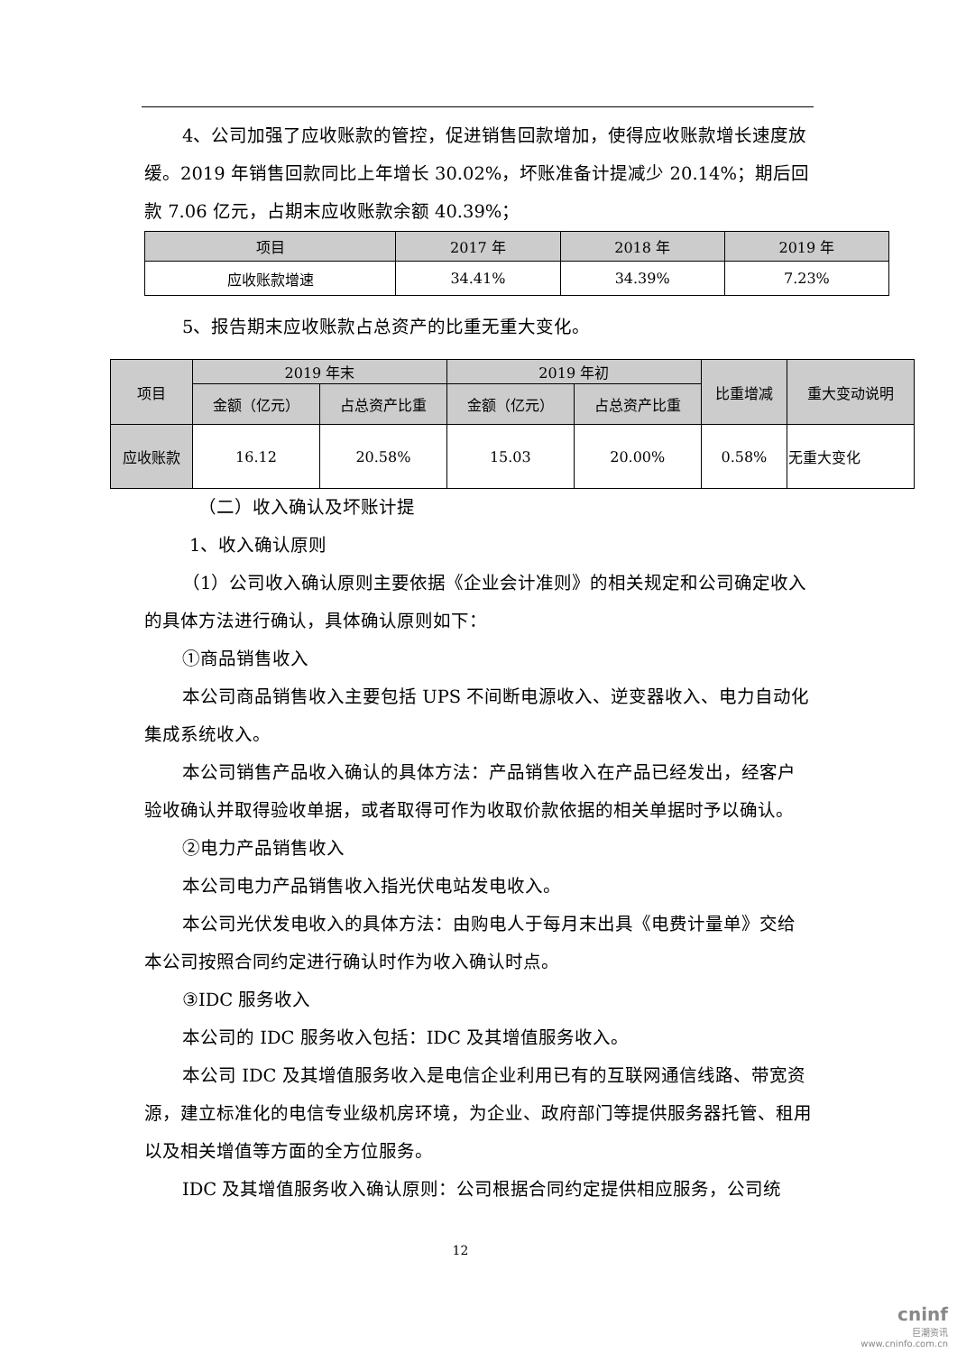4、公司加强了应收账款的管控，促进销售回款增加，使得应收账款增长速度放缓。2019 年销售回款同比上年增长 30.02%，坏账准备计提减少 20.14%；期后回款 7.06 亿元，占期末应收账款余额 40.39%；
| 项目 | 2017 年 | 2018 年 | 2019 年 |
| 应收账款增速 | 34.41% | 34.39% | 7.23% |
5、报告期末应收账款占总资产的比重无重大变化。
| 项目 | 2019 年末 | | 2019 年初 | | 比重增减 | 重大变动说明 |
| | 金额（亿元） | 占总资产比重 | 金额（亿元） | 占总资产比重 | | |
| 应收账款 | 16.12 | 20.58% | 15.03 | 20.00% | 0.58% | 无重大变化 |
（二）收入确认及坏账计提
1、收入确认原则
（1）公司收入确认原则主要依据《企业会计准则》的相关规定和公司确定收入的具体方法进行确认，具体确认原则如下：
①商品销售收入
本公司商品销售收入主要包括 UPS 不间断电源收入、逆变器收入、电力自动化集成系统收入。
本公司销售产品收入确认的具体方法：产品销售收入在产品已经发出，经客户验收确认并取得验收单据，或者取得可作为收取价款依据的相关单据时予以确认。
②电力产品销售收入
本公司电力产品销售收入指光伏电站发电收入。
本公司光伏发电收入的具体方法：由购电人于每月末出具《电费计量单》交给本公司按照合同约定进行确认时作为收入确认时点。
③IDC 服务收入
本公司的 IDC 服务收入包括：IDC 及其增值服务收入。
本公司 IDC 及其增值服务收入是电信企业利用已有的互联网通信线路、带宽资源，建立标准化的电信专业级机房环境，为企业、政府部门等提供服务器托管、租用以及相关增值等方面的全方位服务。
IDC 及其增值服务收入确认原则：公司根据合同约定提供相应服务，公司统
12
cninf
巨潮资讯
www.cninfo.com.cn